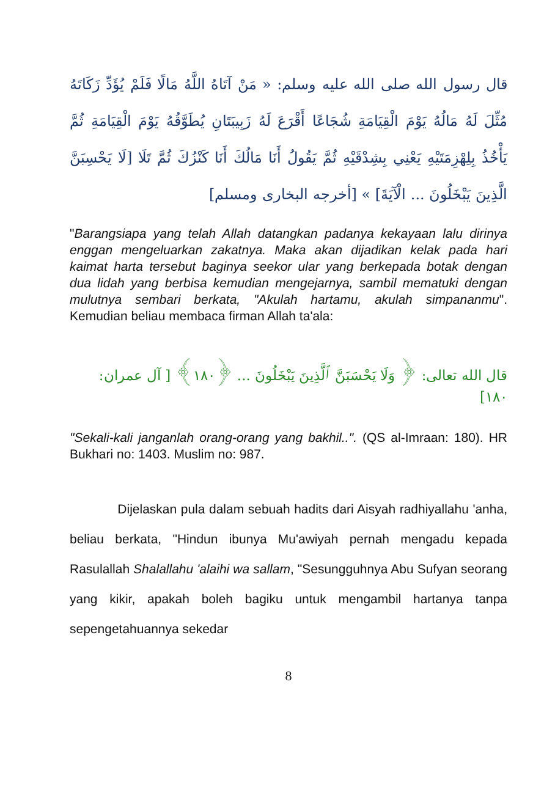قال رسول الله صلى الله عليه وسلم: « مَنْ آتَاهُ اللَّهُ مَالًا فَلَمْ يُؤَدِّ زَكَاتَهُ مُثِّلَ لَهُ مَالُهُ يَوْمَ الْقِيَامَةِ شُجَاعًا أَقْرَعَ لَهُ زَبِيبَتَانِ يُطَوَّقُهُ يَوْمَ الْقِيَامَةِ ثُمَّ يَأْخُذُ بِلِهْزِمَتَيْهِ يَعْنِي بِشِدْقَيْهِ ثُمَّ يَقُولُ أَنَا مَالُكَ أَنَا كَنْزُكَ ثُمَّ تَلَا [لَا يَحْسِبَنَّ الَّذِينَ يَبْخَلُونَ ... الْآيَةَ] » [أخرجه البخارى ومسلم]
"Barangsiapa yang telah Allah datangkan padanya kekayaan lalu dirinya enggan mengeluarkan zakatnya. Maka akan dijadikan kelak pada hari kaimat harta tersebut baginya seekor ular yang berkepada botak dengan dua lidah yang berbisa kemudian mengejarnya, sambil mematuki dengan mulutnya sembari berkata, "Akulah hartamu, akulah simpananmu". Kemudian beliau membaca firman Allah ta'ala:
قال الله تعالى: ﴿ وَلَا يَحْسَبَنَّ ٱلَّذِينَ يَبْخَلُونَ ... ﴿١٨٠﴾ [ آل عمران: ١٨٠]
"Sekali-kali janganlah orang-orang yang bakhil..". (QS al-Imraan: 180). HR Bukhari no: 1403. Muslim no: 987.
Dijelaskan pula dalam sebuah hadits dari Aisyah radhiyallahu 'anha, beliau berkata, "Hindun ibunya Mu'awiyah pernah mengadu kepada Rasulallah Shalallahu 'alaihi wa sallam, "Sesungguhnya Abu Sufyan seorang yang kikir, apakah boleh bagiku untuk mengambil hartanya tanpa sepengetahuannya sekedar
8